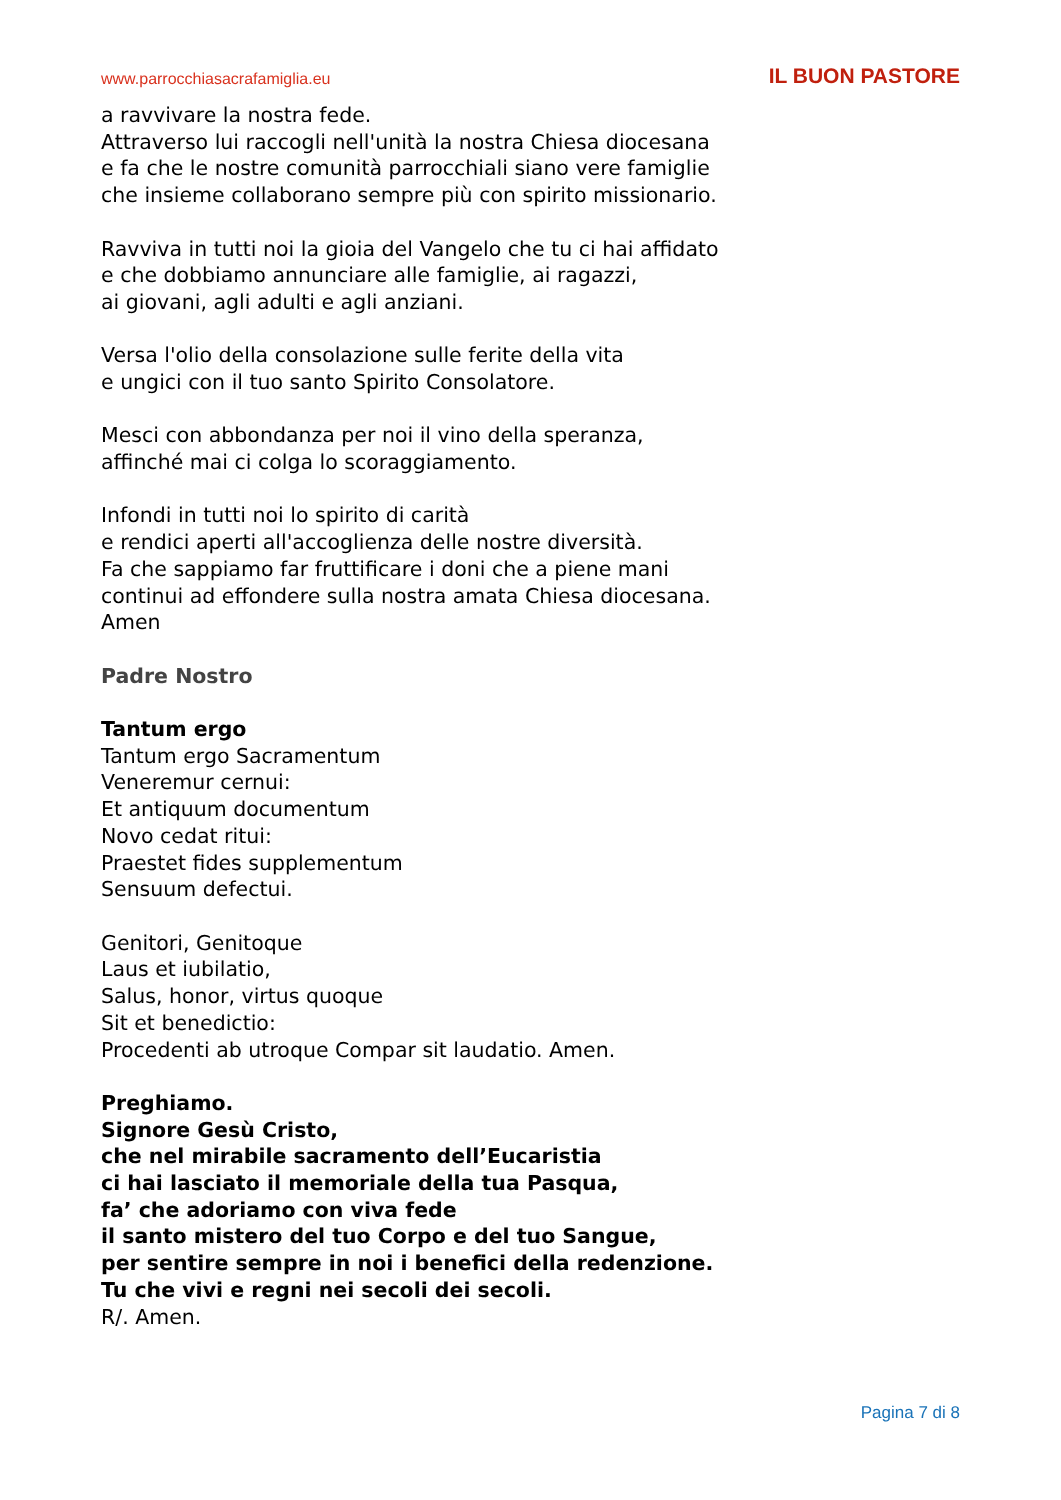www.parrocchiasacrafamiglia.eu IL BUON PASTORE
a ravvivare la nostra fede.
Attraverso lui raccogli nell'unità la nostra Chiesa diocesana
e fa che le nostre comunità parrocchiali siano vere famiglie
che insieme collaborano sempre più con spirito missionario.
Ravviva in tutti noi la gioia del Vangelo che tu ci hai affidato
e che dobbiamo annunciare alle famiglie, ai ragazzi,
ai giovani, agli adulti e agli anziani.
Versa l'olio della consolazione sulle ferite della vita
e ungici con il tuo santo Spirito Consolatore.
Mesci con abbondanza per noi il vino della speranza,
affinché mai ci colga lo scoraggiamento.
Infondi in tutti noi lo spirito di carità
e rendici aperti all'accoglienza delle nostre diversità.
Fa che sappiamo far fruttificare i doni che a piene mani
continui ad effondere sulla nostra amata Chiesa diocesana.
Amen
Padre Nostro
Tantum ergo
Tantum ergo Sacramentum
Veneremur cernui:
Et antiquum documentum
Novo cedat ritui:
Praestet fides supplementum
Sensuum defectui.
Genitori, Genitoque
Laus et iubilatio,
Salus, honor, virtus quoque
Sit et benedictio:
Procedenti ab utroque Compar sit laudatio. Amen.
Preghiamo.
Signore Gesù Cristo,
che nel mirabile sacramento dell’Eucaristia
ci hai lasciato il memoriale della tua Pasqua,
fa’ che adoriamo con viva fede
il santo mistero del tuo Corpo e del tuo Sangue,
per sentire sempre in noi i benefici della redenzione.
Tu che vivi e regni nei secoli dei secoli.
R/. Amen.
Pagina 7 di 8